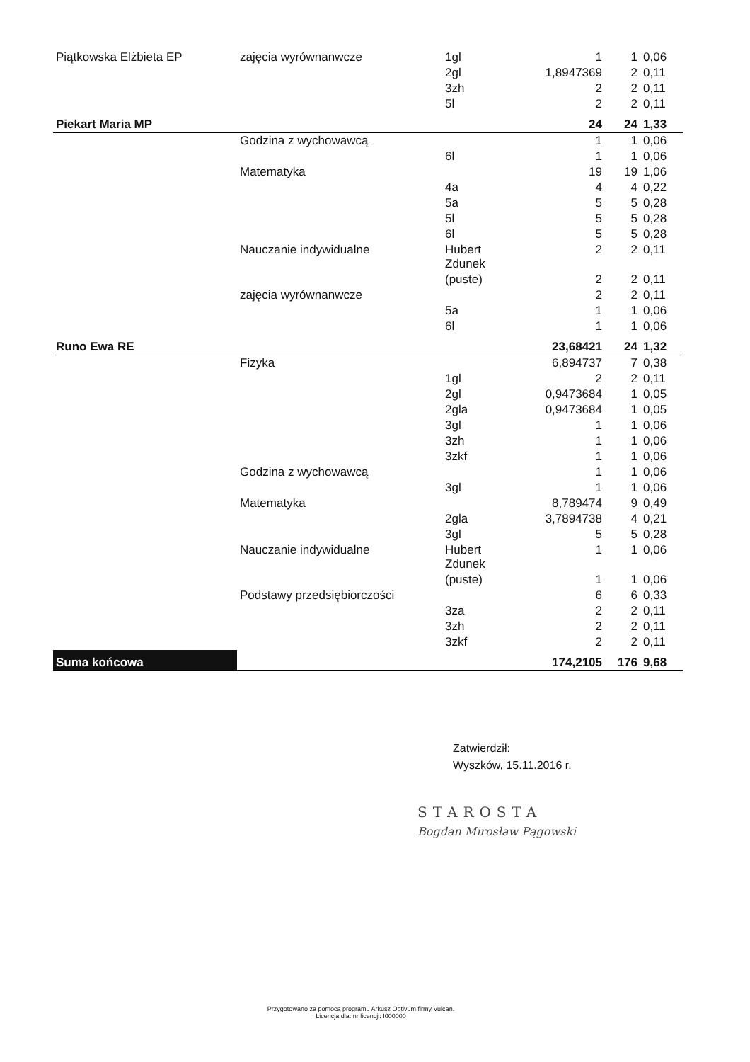| Piątkowska Elżbieta EP | zajęcia wyrównanwcze | 1gl | 1 | 1 | 0,06 |
| | | 2gl | 1,8947369 | 2 | 0,11 |
| | | 3zh | 2 | 2 | 0,11 |
| | | 5l | 2 | 2 | 0,11 |
| Piekart Maria MP | | | 24 | 24 | 1,33 |
| | Godzina z wychowawcą | | 1 | 1 | 0,06 |
| | | 6l | 1 | 1 | 0,06 |
| | Matematyka | | 19 | 19 | 1,06 |
| | | 4a | 4 | 4 | 0,22 |
| | | 5a | 5 | 5 | 0,28 |
| | | 5l | 5 | 5 | 0,28 |
| | | 6l | 5 | 5 | 0,28 |
| | Nauczanie indywidualne | Hubert Zdunek | 2 | 2 | 0,11 |
| | | (puste) | 2 | 2 | 0,11 |
| | zajęcia wyrównanwcze | | 2 | 2 | 0,11 |
| | | 5a | 1 | 1 | 0,06 |
| | | 6l | 1 | 1 | 0,06 |
| Runo Ewa RE | | | 23,68421 | 24 | 1,32 |
| | Fizyka | | 6,894737 | 7 | 0,38 |
| | | 1gl | 2 | 2 | 0,11 |
| | | 2gl | 0,9473684 | 1 | 0,05 |
| | | 2gla | 0,9473684 | 1 | 0,05 |
| | | 3gl | 1 | 1 | 0,06 |
| | | 3zh | 1 | 1 | 0,06 |
| | | 3zkf | 1 | 1 | 0,06 |
| | Godzina z wychowawcą | | 1 | 1 | 0,06 |
| | | 3gl | 1 | 1 | 0,06 |
| | Matematyka | | 8,789474 | 9 | 0,49 |
| | | 2gla | 3,7894738 | 4 | 0,21 |
| | | 3gl | 5 | 5 | 0,28 |
| | Nauczanie indywidualne | Hubert Zdunek | 1 | 1 | 0,06 |
| | | (puste) | 1 | 1 | 0,06 |
| | Podstawy przedsiębiorczości | | 6 | 6 | 0,33 |
| | | 3za | 2 | 2 | 0,11 |
| | | 3zh | 2 | 2 | 0,11 |
| | | 3zkf | 2 | 2 | 0,11 |
| Suma końcowa | | | 174,2105 | 176 | 9,68 |
Zatwierdził:
Wyszków, 15.11.2016 r.
STAROSTA
Bogdan Mirosław Pągowski
Przygotowano za pomocą programu Arkusz Optivum firmy Vulcan.
Licencja dla: nr licencji: I000000